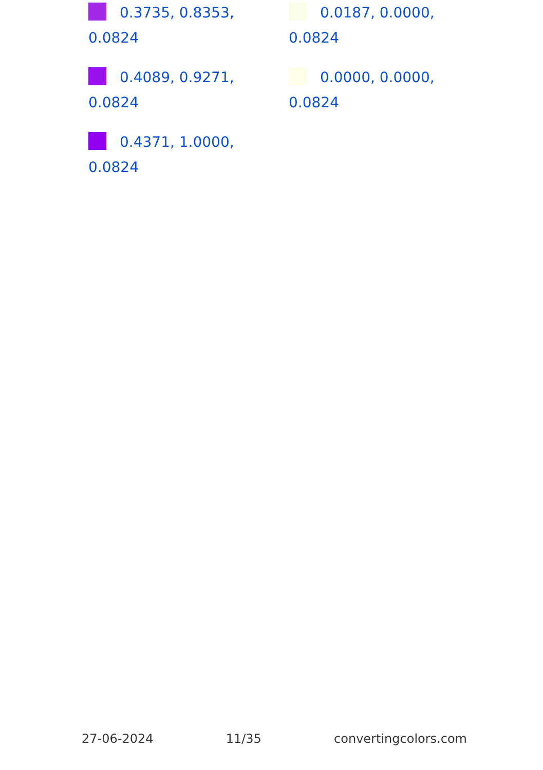0.3735, 0.8353, 0.0824
0.0187, 0.0000, 0.0824
0.4089, 0.9271, 0.0824
0.0000, 0.0000, 0.0824
0.4371, 1.0000, 0.0824
27-06-2024 11/35 convertingcolors.com